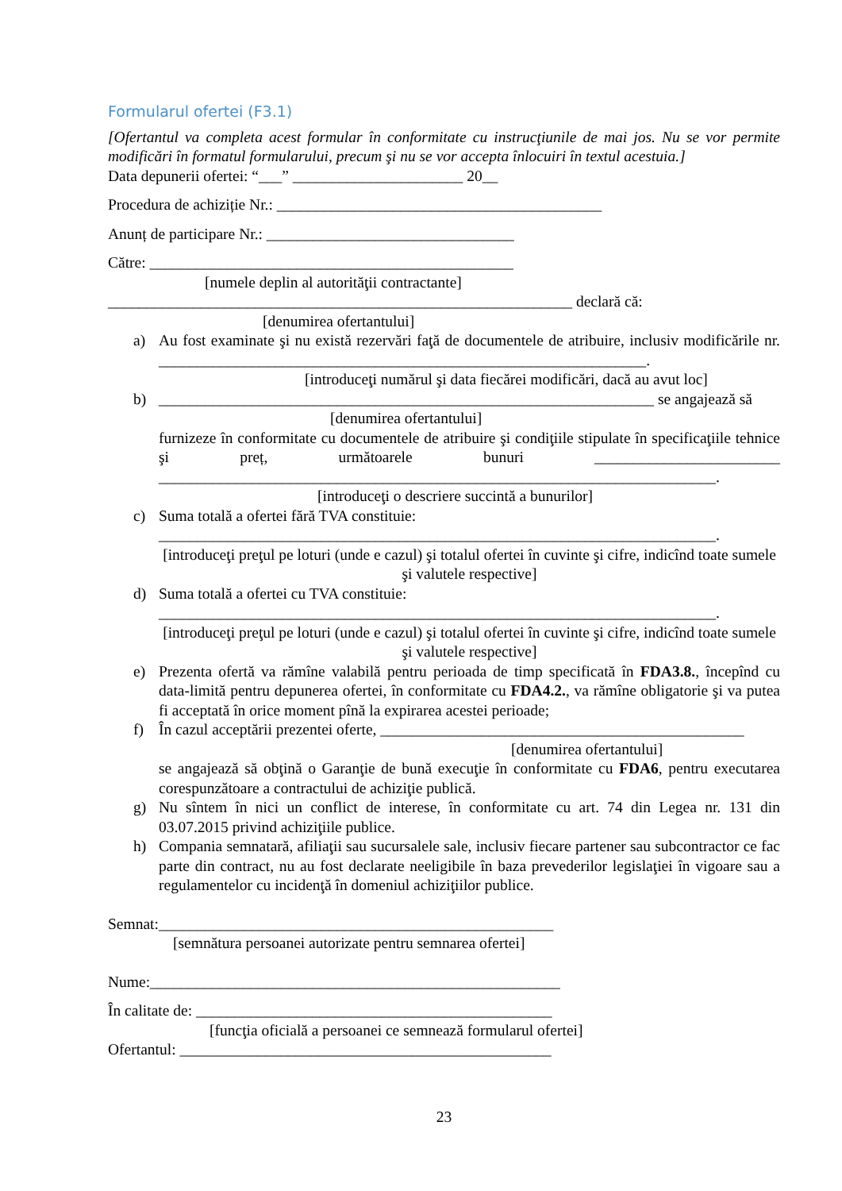Formularul ofertei (F3.1)
[Ofertantul va completa acest formular în conformitate cu instrucţiunile de mai jos. Nu se vor permite modificări în formatul formularului, precum şi nu se vor accepta înlocuiri în textul acestuia.]
Data depunerii ofertei: “___” ______________________ 20__
Procedura de achiziție Nr.: __________________________________________
Anunț de participare Nr.: ________________________________
Către: _______________________________________________
[numele deplin al autorităţii contractante]
____________________________________________________________ declară că:
[denumirea ofertantului]
a) Au fost examinate şi nu există rezervări faţă de documentele de atribuire, inclusiv modificările nr. _______________________________________________________________.
[introduceţi numărul şi data fiecărei modificări, dacă au avut loc]
b) ________________________________________________________________ se angajează să
[denumirea ofertantului]
furnizeze în conformitate cu documentele de atribuire şi condiţiile stipulate în specificaţiile tehnice şi preț, următoarele bunuri ________________________ ________________________________________________________________________.
[introduceţi o descriere succintă a bunurilor]
c) Suma totală a ofertei fără TVA constituie:
________________________________________________________________________.
[introduceţi preţul pe loturi (unde e cazul) şi totalul ofertei în cuvinte şi cifre, indicînd toate sumele şi valutele respective]
d) Suma totală a ofertei cu TVA constituie:
________________________________________________________________________.
[introduceţi preţul pe loturi (unde e cazul) şi totalul ofertei în cuvinte şi cifre, indicînd toate sumele şi valutele respective]
e) Prezenta ofertă va rămîne valabilă pentru perioada de timp specificată în FDA3.8., începînd cu data-limită pentru depunerea ofertei, în conformitate cu FDA4.2., va rămîne obligatorie şi va putea fi acceptată în orice moment pînă la expirarea acestei perioade;
f) În cazul acceptării prezentei oferte, _______________________________________________
[denumirea ofertantului]
se angajează să obţină o Garanţie de bună execuţie în conformitate cu FDA6, pentru executarea corespunzătoare a contractului de achiziţie publică.
g) Nu sîntem în nici un conflict de interese, în conformitate cu art. 74 din Legea nr. 131 din 03.07.2015 privind achiziţiile publice.
h) Compania semnatară, afiliaţii sau sucursalele sale, inclusiv fiecare partener sau subcontractor ce fac parte din contract, nu au fost declarate neeligibile în baza prevederilor legislaţiei în vigoare sau a regulamentelor cu incidenţă în domeniul achiziţiilor publice.
Semnat:___________________________________________________
[semnătura persoanei autorizate pentru semnarea ofertei]
Nume:_____________________________________________________
În calitate de: ______________________________________________
[funcţia oficială a persoanei ce semnează formularul ofertei]
Ofertantul: ________________________________________________
23